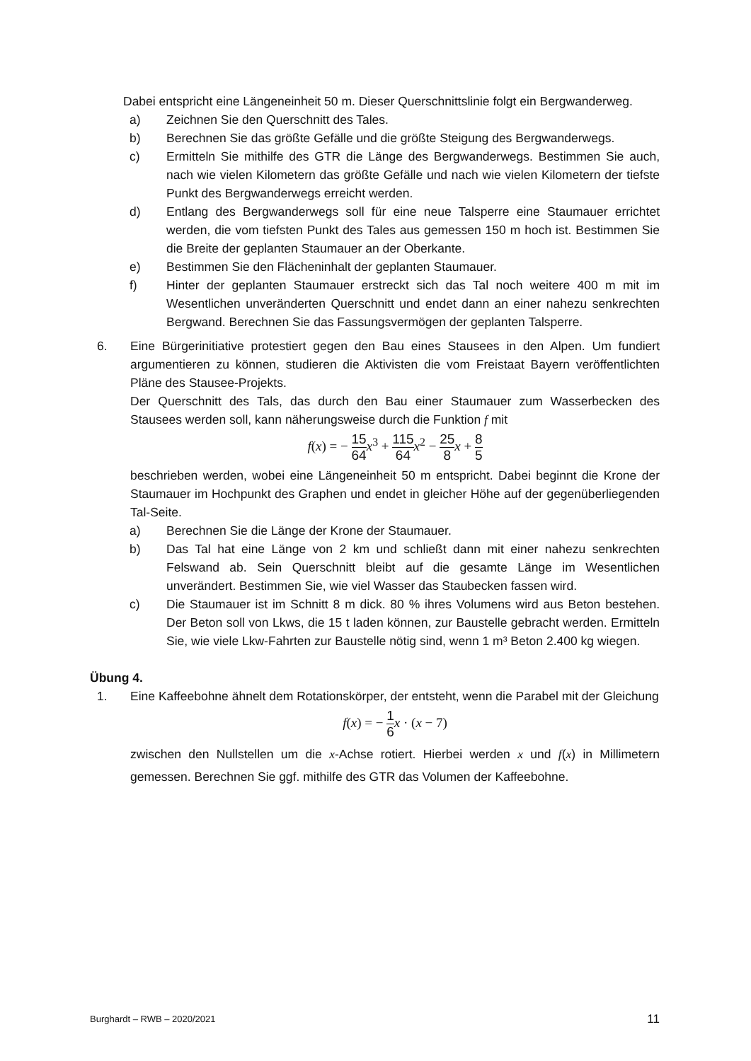Dabei entspricht eine Längeneinheit 50 m. Dieser Querschnittslinie folgt ein Bergwanderweg.
a) Zeichnen Sie den Querschnitt des Tales.
b) Berechnen Sie das größte Gefälle und die größte Steigung des Bergwanderwegs.
c) Ermitteln Sie mithilfe des GTR die Länge des Bergwanderwegs. Bestimmen Sie auch, nach wie vielen Kilometern das größte Gefälle und nach wie vielen Kilometern der tiefste Punkt des Bergwanderwegs erreicht werden.
d) Entlang des Bergwanderwegs soll für eine neue Talsperre eine Staumauer errichtet werden, die vom tiefsten Punkt des Tales aus gemessen 150 m hoch ist. Bestimmen Sie die Breite der geplanten Staumauer an der Oberkante.
e) Bestimmen Sie den Flächeninhalt der geplanten Staumauer.
f) Hinter der geplanten Staumauer erstreckt sich das Tal noch weitere 400 m mit im Wesentlichen unveränderten Querschnitt und endet dann an einer nahezu senkrechten Bergwand. Berechnen Sie das Fassungsvermögen der geplanten Talsperre.
6. Eine Bürgerinitiative protestiert gegen den Bau eines Stausees in den Alpen. Um fundiert argumentieren zu können, studieren die Aktivisten die vom Freistaat Bayern veröffentlichten Pläne des Stausee-Projekts.
Der Querschnitt des Tals, das durch den Bau einer Staumauer zum Wasserbecken des Stausees werden soll, kann näherungsweise durch die Funktion f mit
f(x) = − 15 64 x<sup>3</sup> + 115 64 x<sup>2</sup> − 25 8 x + 8 5
beschrieben werden, wobei eine Längeneinheit 50 m entspricht. Dabei beginnt die Krone der Staumauer im Hochpunkt des Graphen und endet in gleicher Höhe auf der gegenüberliegenden Tal-Seite.
a) Berechnen Sie die Länge der Krone der Staumauer.
b) Das Tal hat eine Länge von 2 km und schließt dann mit einer nahezu senkrechten Felswand ab. Sein Querschnitt bleibt auf die gesamte Länge im Wesentlichen unverändert. Bestimmen Sie, wie viel Wasser das Staubecken fassen wird.
c) Die Staumauer ist im Schnitt 8 m dick. 80 % ihres Volumens wird aus Beton bestehen. Der Beton soll von Lkws, die 15 t laden können, zur Baustelle gebracht werden. Ermitteln Sie, wie viele Lkw-Fahrten zur Baustelle nötig sind, wenn 1 m³ Beton 2.400 kg wiegen.
Übung 4.
1. Eine Kaffeebohne ähnelt dem Rotationskörper, der entsteht, wenn die Parabel mit der Gleichung
f(x) = − 1 6 x · (x − 7)
zwischen den Nullstellen um die x-Achse rotiert. Hierbei werden x und f(x) in Millimetern gemessen. Berechnen Sie ggf. mithilfe des GTR das Volumen der Kaffeebohne.
Burghardt – RWB – 2020/2021 11